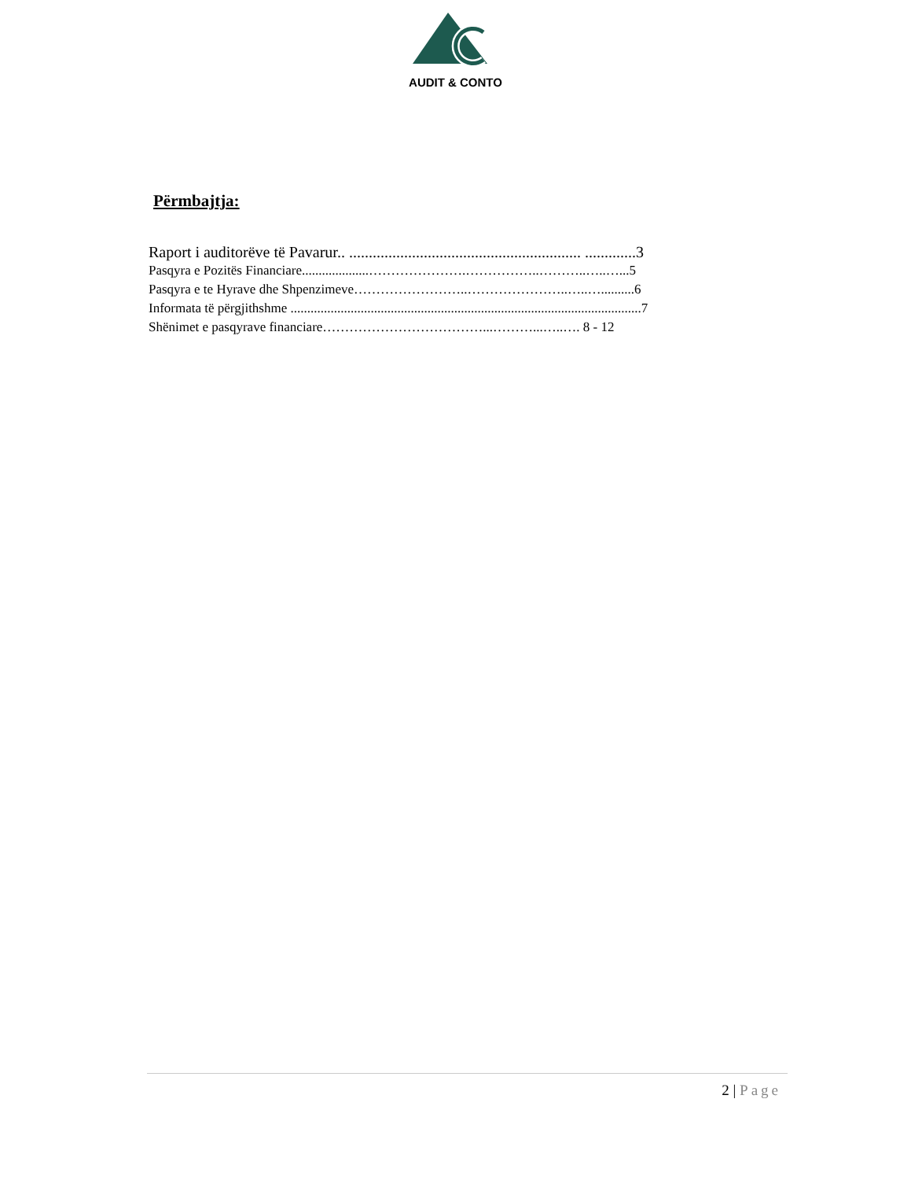AUDIT & CONTO
Përmbajtja:
Raport i auditorëve të Pavarur.. ........................................................... .............3
Pasqyra e Pozitës Financiare....................………………….……………..………..…..…...5
Pasqyra e te Hyrave dhe Shpenzimeve……………………..…………………..…..…..........6
Informata të përgjithshme .........................................................................................................7
Shënimet e pasqyrave financiare………………………………...………...…..…. 8 - 12
2 | Page